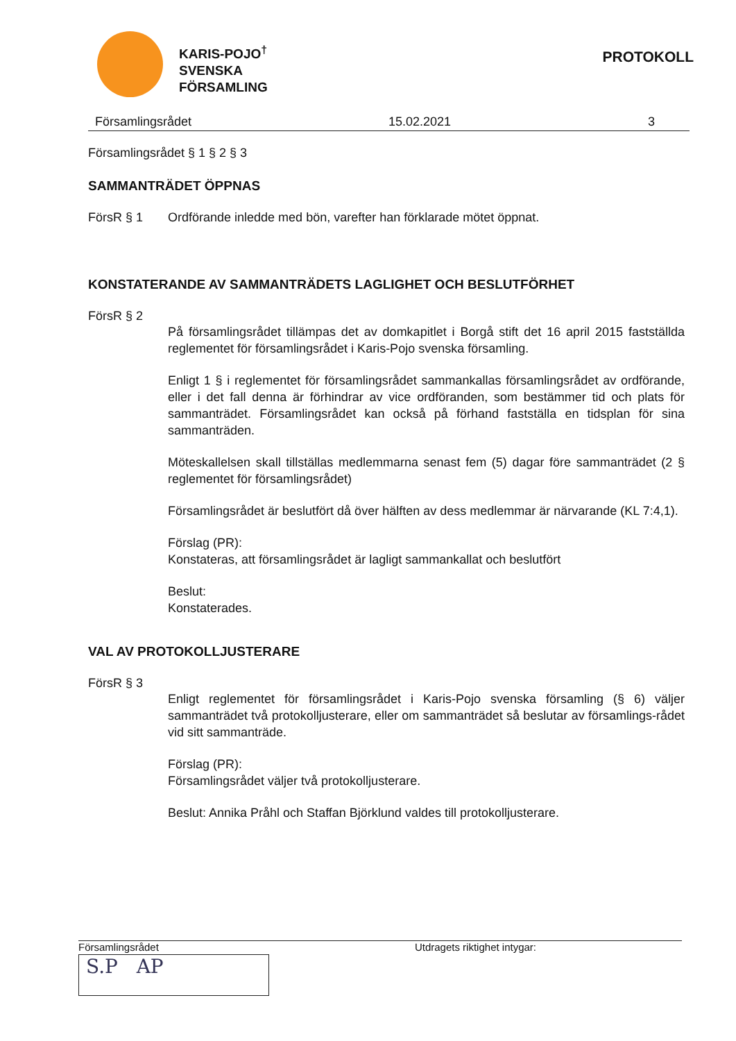KARIS-POJO<sup>†</sup>
SVENSKA
FÖRSAMLING
PROTOKOLL
Församlingsrådet 15.02.2021 3
Församlingsrådet § 1 § 2 § 3
SAMMANTRÄDET ÖPPNAS
FörsR § 1 Ordförande inledde med bön, varefter han förklarade mötet öppnat.
KONSTATERANDE AV SAMMANTRÄDETS LAGLIGHET OCH BESLUTFÖRHET
FörsR § 2
På församlingsrådet tillämpas det av domkapitlet i Borgå stift det 16 april 2015 fastställda reglementet för församlingsrådet i Karis-Pojo svenska församling.
Enligt 1 § i reglementet för församlingsrådet sammankallas församlingsrådet av ordförande, eller i det fall denna är förhindrar av vice ordföranden, som bestämmer tid och plats för sammanträdet. Församlingsrådet kan också på förhand fastställa en tidsplan för sina sammanträden.
Möteskallelsen skall tillställas medlemmarna senast fem (5) dagar före sammanträdet (2 § reglementet för församlingsrådet)
Församlingsrådet är beslutfört då över hälften av dess medlemmar är närvarande (KL 7:4,1).
Förslag (PR):
Konstateras, att församlingsrådet är lagligt sammankallat och beslutfört
Beslut:
Konstaterades.
VAL AV PROTOKOLLJUSTERARE
FörsR § 3
Enligt reglementet för församlingsrådet i Karis-Pojo svenska församling (§ 6) väljer sammanträdet två protokolljusterare, eller om sammanträdet så beslutar av församlings-rådet vid sitt sammanträde.
Förslag (PR):
Församlingsrådet väljer två protokolljusterare.
Beslut: Annika Pråhl och Staffan Björklund valdes till protokolljusterare.
Församlingsrådet Utdragets riktighet intygar:
S.P AP